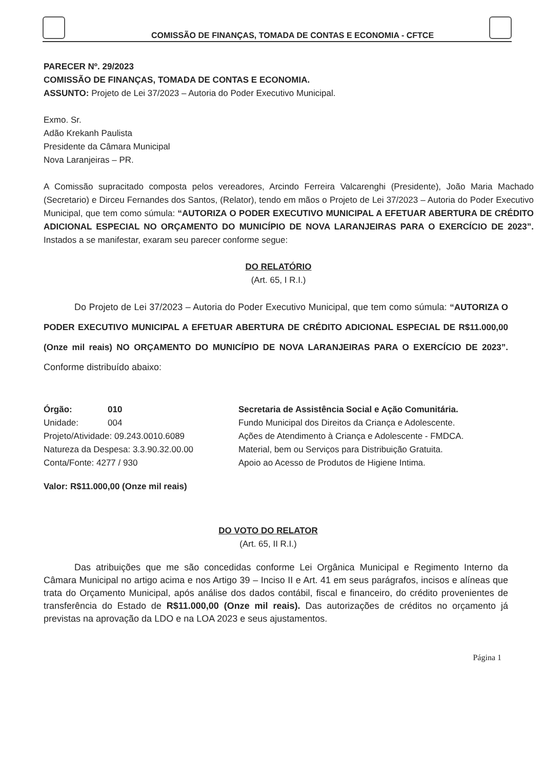COMISSÃO DE FINANÇAS, TOMADA DE CONTAS E ECONOMIA - CFTCE
PARECER Nº. 29/2023
COMISSÃO DE FINANÇAS, TOMADA DE CONTAS E ECONOMIA.
ASSUNTO: Projeto de Lei 37/2023 – Autoria do Poder Executivo Municipal.
Exmo. Sr.
Adão Krekanh Paulista
Presidente da Câmara Municipal
Nova Laranjeiras – PR.
A Comissão supracitado composta pelos vereadores, Arcindo Ferreira Valcarenghi (Presidente), João Maria Machado (Secretario) e Dirceu Fernandes dos Santos, (Relator), tendo em mãos o Projeto de Lei 37/2023 – Autoria do Poder Executivo Municipal, que tem como súmula: “AUTORIZA O PODER EXECUTIVO MUNICIPAL A EFETUAR ABERTURA DE CRÉDITO ADICIONAL ESPECIAL NO ORÇAMENTO DO MUNICÍPIO DE NOVA LARANJEIRAS PARA O EXERCÍCIO DE 2023”. Instados a se manifestar, exaram seu parecer conforme segue:
DO RELATÓRIO
(Art. 65, I R.I.)
Do Projeto de Lei 37/2023 – Autoria do Poder Executivo Municipal, que tem como súmula: “AUTORIZA O PODER EXECUTIVO MUNICIPAL A EFETUAR ABERTURA DE CRÉDITO ADICIONAL ESPECIAL DE R$11.000,00 (Onze mil reais) NO ORÇAMENTO DO MUNICÍPIO DE NOVA LARANJEIRAS PARA O EXERCÍCIO DE 2023”. Conforme distribuído abaixo:
| Órgão: | 010 | Secretaria de Assistência Social e Ação Comunitária. |
| Unidade: | 004 | Fundo Municipal dos Direitos da Criança e Adolescente. |
| Projeto/Atividade: 09.243.0010.6089 | | Ações de Atendimento à Criança e Adolescente - FMDCA. |
| Natureza da Despesa: 3.3.90.32.00.00 | | Material, bem ou Serviços para Distribuição Gratuita. |
| Conta/Fonte: 4277 / 930 | | Apoio ao Acesso de Produtos de Higiene Intima. |
Valor: R$11.000,00 (Onze mil reais)
DO VOTO DO RELATOR
(Art. 65, II R.I.)
Das atribuições que me são concedidas conforme Lei Orgânica Municipal e Regimento Interno da Câmara Municipal no artigo acima e nos Artigo 39 – Inciso II e Art. 41 em seus parágrafos, incisos e alíneas que trata do Orçamento Municipal, após análise dos dados contábil, fiscal e financeiro, do crédito provenientes de transferência do Estado de R$11.000,00 (Onze mil reais). Das autorizações de créditos no orçamento já previstas na aprovação da LDO e na LOA 2023 e seus ajustamentos.
Página 1